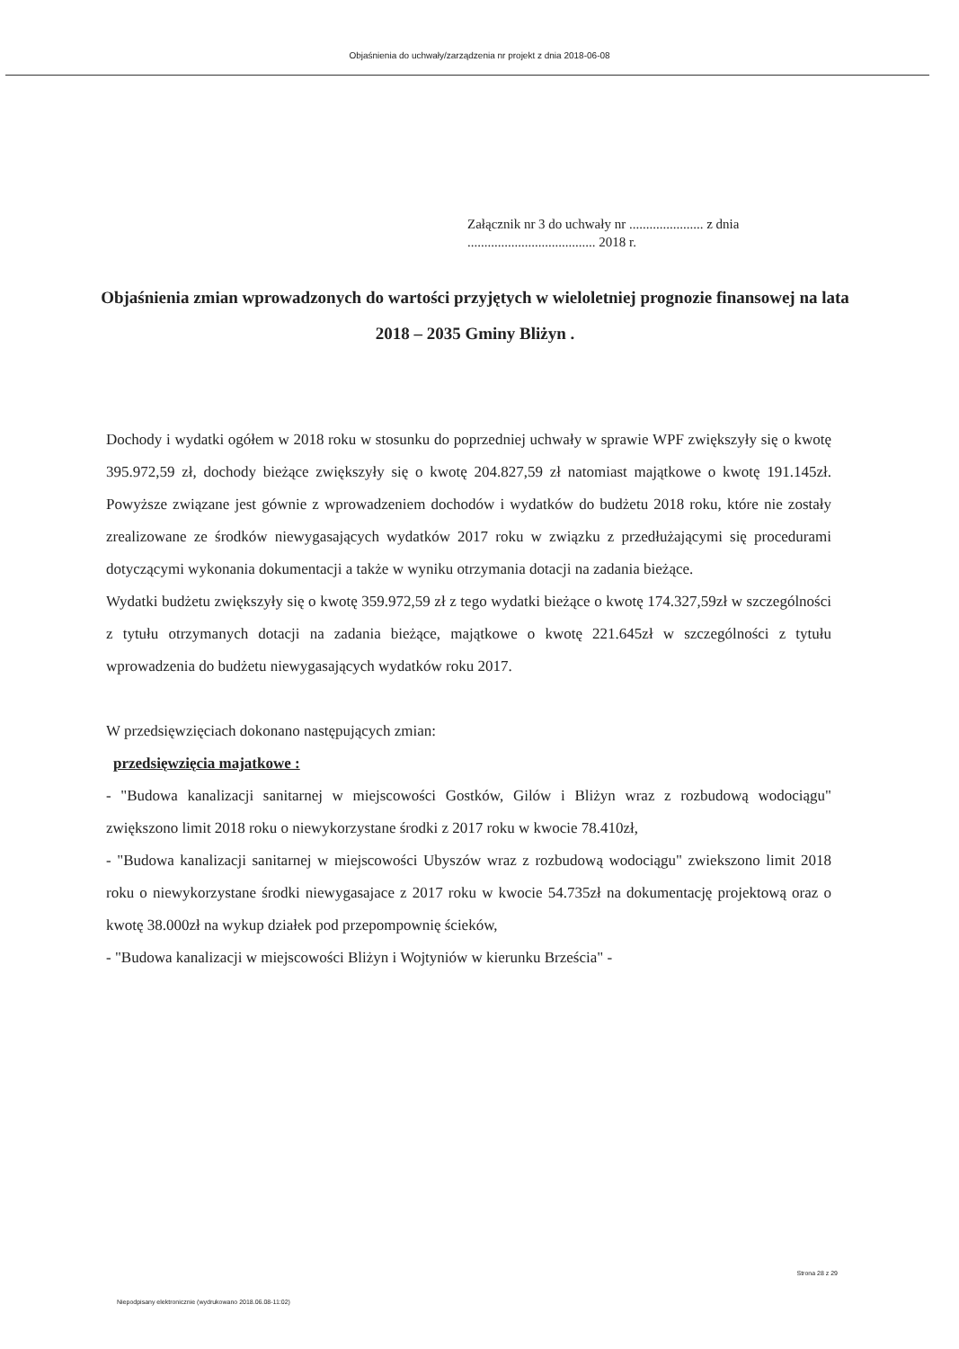Objaśnienia do uchwały/zarządzenia nr projekt z dnia 2018-06-08
Załącznik nr 3 do uchwały nr ...................... z dnia
...................................... 2018 r.
Objaśnienia zmian wprowadzonych do wartości przyjętych w wieloletniej prognozie finansowej na lata 2018 – 2035 Gminy Bliżyn .
Dochody i wydatki ogółem w 2018 roku w stosunku do poprzedniej uchwały w sprawie WPF zwiększyły się o kwotę 395.972,59 zł, dochody bieżące zwiększyły się o kwotę 204.827,59 zł natomiast majątkowe o kwotę 191.145zł. Powyższe związane jest gównie z wprowadzeniem dochodów i wydatków do budżetu 2018 roku, które nie zostały zrealizowane ze środków niewygasających wydatków 2017 roku w związku z przedłużającymi się procedurami dotyczącymi wykonania dokumentacji a także w wyniku otrzymania dotacji na zadania bieżące.
Wydatki budżetu zwiększyły się o kwotę 359.972,59 zł z tego wydatki bieżące o kwotę 174.327,59zł w szczególności z tytułu otrzymanych dotacji na zadania bieżące, majątkowe o kwotę 221.645zł w szczególności z tytułu wprowadzenia do budżetu niewygasających wydatków roku 2017.
W przedsięwzięciach dokonano następujących zmian:
przedsięwzięcia majatkowe :
- "Budowa kanalizacji sanitarnej w miejscowości Gostków, Gilów i Bliżyn wraz z rozbudową wodociągu" zwiększono limit 2018 roku o niewykorzystane środki z 2017 roku w kwocie 78.410zł,
- "Budowa kanalizacji sanitarnej w miejscowości Ubyszów wraz z rozbudową wodociągu" zwiekszono limit 2018 roku o niewykorzystane środki niewygasajace z 2017 roku w kwocie 54.735zł na dokumentację projektową oraz o kwotę 38.000zł na wykup działek pod przepompownię ścieków,
- "Budowa kanalizacji w miejscowości Bliżyn i Wojtyniów w kierunku Brześcia" -
Strona 28 z 29
Niepodpisany elektronicznie (wydrukowano 2018.06.08-11:02)